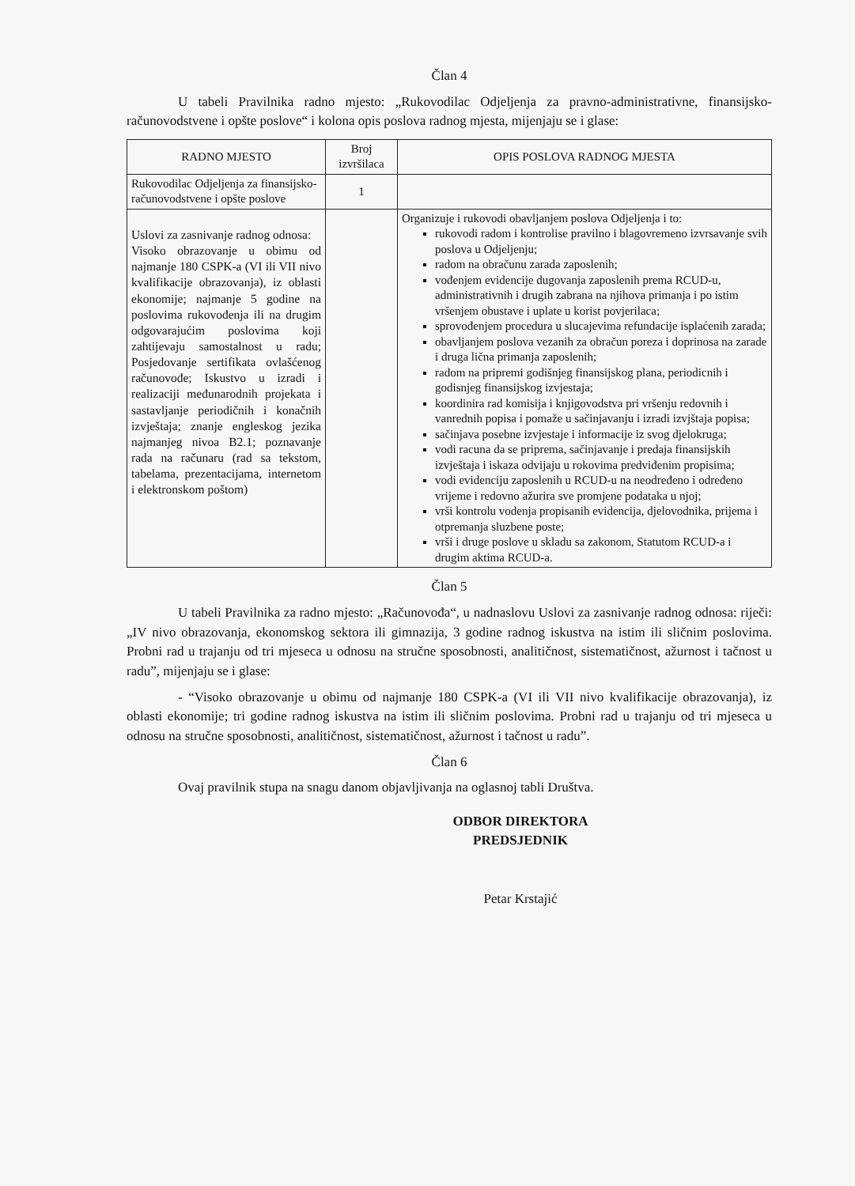Član 4
U tabeli Pravilnika radno mjesto: „Rukovodilac Odjeljenja za pravno-administrativne, finansijsko-računovodstvene i opšte poslove“ i kolona opis poslova radnog mjesta, mijenjaju se i glase:
| RADNO MJESTO | Broj izvršilaca | OPIS POSLOVA RADNOG MJESTA |
| --- | --- | --- |
| Rukovodilac Odjeljenja za finansijsko-računovodstvene i opšte poslove | 1 | |
| Uslovi za zasnivanje radnog odnosa: Visoko obrazovanje u obimu od najmanje 180 CSPK-a (VI ili VII nivo kvalifikacije obrazovanja), iz oblasti ekonomije; najmanje 5 godine na poslovima rukovođenja ili na drugim odgovarajućim poslovima koji zahtijevaju samostalnost u radu; Posjedovanje sertifikata ovlašćenog računovođe; Iskustvo u izradi i realizaciji međunarodnih projekata i sastavljanje periodičnih i konačnih izvještaja; znanje engleskog jezika najmanjeg nivoa B2.1; poznavanje rada na računaru (rad sa tekstom, tabelama, prezentacijama, internetom i elektronskom poštom) | | Organizuje i rukovodi obavljanjem poslova Odjeljenja i to: rukovodi radom i kontrolise pravilno i blagovremeno izvrsavanje svih poslova u Odjeljenju; radom na obračunu zarada zaposlenih; vođenjem evidencije dugovanja zaposlenih prema RCUD-u, administrativnih i drugih zabrana na njihova primanja i po istim vršenjem obustave i uplate u korist povjerilaca; sprovođenjem procedura u slucajevima refundacije isplaćenih zarada; obavljanjem poslova vezanih za obračun poreza i doprinosa na zarade i druga lična primanja zaposlenih; radom na pripremi godišnjeg finansijskog plana, periodicnih i godisnjeg finansijskog izvjestaja; koordinira rad komisija i knjigovodstva pri vršenju redovnih i vanrednih popisa i pomaže u sačinjavanju i izradi izvjštaja popisa; sačinjava posebne izvjestaje i informacije iz svog djelokruga; vodi racuna da se priprema, sačinjavanje i predaja finansijskih izvještaja i iskaza odvijaju u rokovima predviđenim propisima; vodi evidenciju zaposlenih u RCUD-u na neodređeno i određeno vrijeme i redovno ažurira sve promjene podataka u njoj; vrši kontrolu vodenja propisanih evidencija, djelovodnika, prijema i otpremanja sluzbene poste; vrši i druge poslove u skladu sa zakonom, Statutom RCUD-a i drugim aktima RCUD-a. |
Član 5
U tabeli Pravilnika za radno mjesto: „Računovođa“, u nadnaslovu Uslovi za zasnivanje radnog odnosa: riječi: „IV nivo obrazovanja, ekonomskog sektora ili gimnazija, 3 godine radnog iskustva na istim ili sličnim poslovima. Probni rad u trajanju od tri mjeseca u odnosu na stručne sposobnosti, analitičnost, sistematičnost, ažurnost i tačnost u radu”, mijenjaju se i glase:
- “Visoko obrazovanje u obimu od najmanje 180 CSPK-a (VI ili VII nivo kvalifikacije obrazovanja), iz oblasti ekonomije; tri godine radnog iskustva na istim ili sličnim poslovima. Probni rad u trajanju od tri mjeseca u odnosu na stručne sposobnosti, analitičnost, sistematičnost, ažurnost i tačnost u radu”.
Član 6
Ovaj pravilnik stupa na snagu danom objavljivanja na oglasnoj tabli Društva.
ODBOR DIREKTORA
PREDSJEDNIK
Petar Krstajić